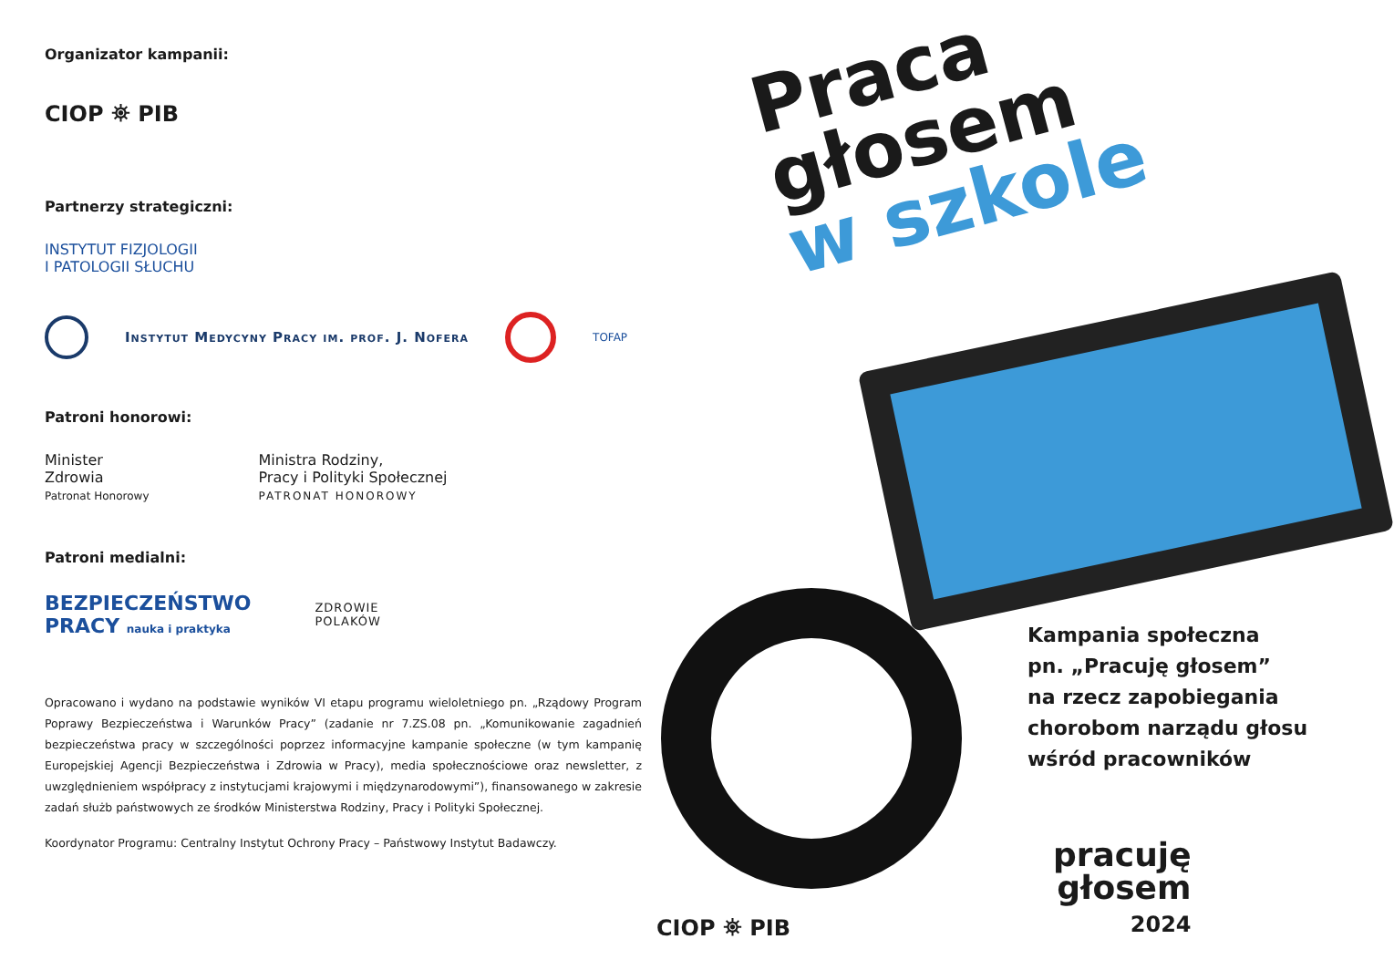Organizator kampanii:
CIOP ⛯ PIB
Partnerzy strategiczni:
INSTYTUT FIZJOLOGII
I PATOLOGII SŁUCHU
Instytut Medycyny Pracy im. prof. J. Nofera
TOFAP
Patroni honorowi:
Minister
Zdrowia
Patronat Honorowy
Ministra Rodziny,
Pracy i Polityki Społecznej
PATRONAT HONOROWY
Patroni medialni:
BEZPIECZEŃSTWO
PRACY nauka i praktyka
ZDROWIE
POLAKÓW
Opracowano i wydano na podstawie wyników VI etapu programu wieloletniego pn. „Rządowy Program Poprawy Bezpieczeństwa i Warunków Pracy” (zadanie nr 7.ZS.08 pn. „Komunikowanie zagadnień bezpieczeństwa pracy w szczególności poprzez informacyjne kampanie społeczne (w tym kampanię Europejskiej Agencji Bezpieczeństwa i Zdrowia w Pracy), media społecznościowe oraz newsletter, z uwzględnieniem współpracy z instytucjami krajowymi i międzynarodowymi”), finansowanego w zakresie zadań służb państwowych ze środków Ministerstwa Rodziny, Pracy i Polityki Społecznej.
Koordynator Programu: Centralny Instytut Ochrony Pracy – Państwowy Instytut Badawczy.
Praca
głosem
w szkole
Kampania społeczna
pn. „Pracuję głosem”
na rzecz zapobiegania
chorobom narządu głosu
wśród pracowników
CIOP ⛯ PIB
pracuję
głosem
2024